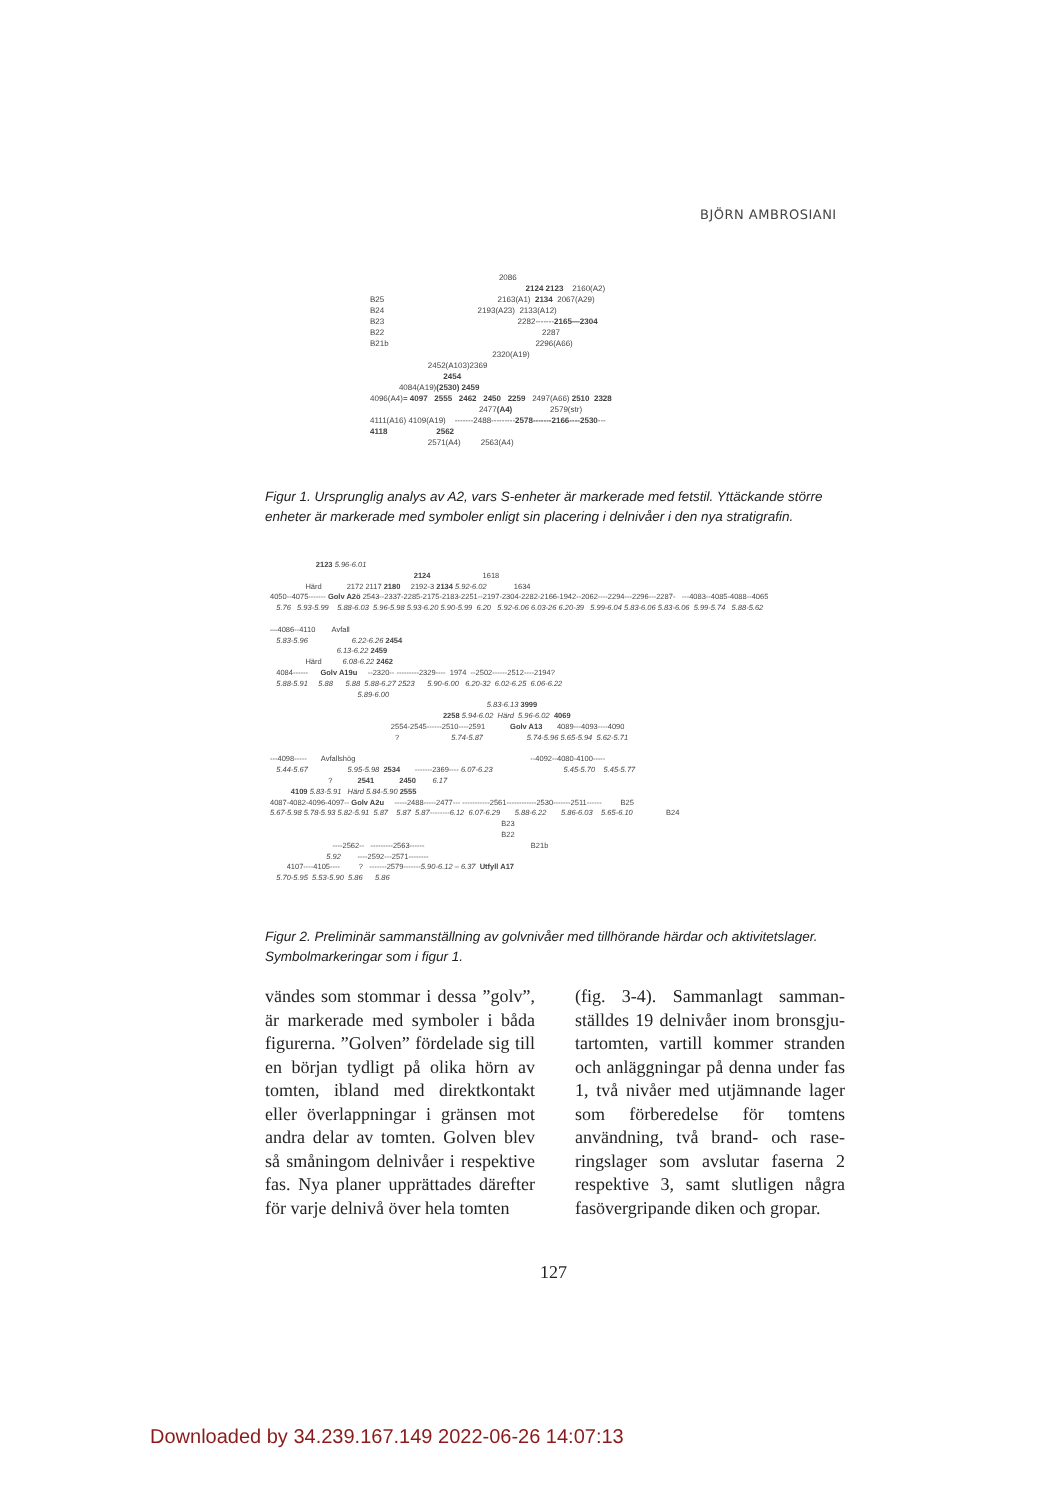BJÖRN AMBROSIANI
2086
2124 2123 2160(A2)
B25 2163(A1) 2134 2067(A29)
B24 2193(A23) 2133(A12)
B23 2282-------2165—2304
B22 2287
B21b 2296(A66)
2320(A19)
2452(A103)2369
2454
4084(A19)(2530) 2459
4096(A4)= 4097 2555 2462 2450 2259 2497(A66) 2510 2328
2477(A4) 2579(str)
4111(A16) 4109(A19) -------2488---------2578-------2166----2530---
4118 2562
2571(A4) 2563(A4)
Figur 1. Ursprunglig analys av A2, vars S-enheter är markerade med fetstil. Yttäckande större enheter är markerade med symboler enligt sin placering i delnivåer i den nya stratigrafin.
2123 5.96-6.01
2124 1618
Härd 2172 2117 2180 2192-3 2134 5.92-6.02 1634
4050--4075------- Golv A2ö 2543--2337-2285-2175-2183-2251--2197-2304-2282-2166-1942--2062----2294---2296---2287- ---4083--4085-4088--4065
5.76 5.93-5.99 5.88-6.03 5.96-5.98 5.93-6.20 5.90-5.99 6.20 5.92-6.06 6.03-26 6.20-39 5.99-6.04 5.83-6.06 5.83-6.06 5.99-5.74 5.88-5.62
—4086--4110 Avfall
5.83-5.96 6.22-6.26 2454
6.13-6.22 2459
Härd 6.08-6.22 2462
4084------ Golv A19u --2320-- ---------2329---- 1974 --2502------2512----2194?
5.88-5.91 5.88 5.88 5.88-6.27 2523 5.90-6.00 6.20-32 6.02-6.25 6.06-6.22
5.89-6.00
5.83-6.13 3999
2258 5.94-6.02 Härd 5.96-6.02 4069
2554-2545------2510----2591 Golv A13 4089---4093----4090
? 5.74-5.87 5.74-5.96 5.65-5.94 5.62-5.71
---4098----- Avfallshög --4092--4080-4100-----
5.44-5.67 5.95-5.98 2534 -------2369---- 6.07-6.23 5.45-5.70 5.45-5.77
? 2541 2450 6.17
4109 5.83-5.91 Härd 5.84-5.90 2555
4087-4082-4096-4097-- Golv A2u -----2488-----2477--- -----------2561------------2530-------2511------ B25
5.67-5.98 5.78-5.93 5.82-5.91 5.87 5.87 5.87--------6.12 6.07-6.29 5.88-6.22 5.86-6.03 5.65-6.10 B24
B23
B22
----2562-- ---------2563------ B21b
5.92 ----2592---2571--------
4107----4105---- ? -------2579-------5.90-6.12 – 6.37 Utfyll A17
5.70-5.95 5.53-5.90 5.86 5.86
Figur 2. Preliminär sammanställning av golvnivåer med tillhörande härdar och aktivitetslager. Symbolmarkeringar som i figur 1.
vändes som stommar i dessa ”golv”, är markerade med symboler i båda figurerna. ”Golven” fördelade sig till en början tydligt på olika hörn av tomten, ibland med direktkontakt eller överlappningar i gränsen mot andra delar av tomten. Golven blev så småningom delnivåer i respektive fas. Nya planer upprättades därefter för varje delnivå över hela tomten
(fig. 3-4). Sammanlagt samman­ställdes 19 delnivåer inom bronsgju­tartomten, vartill kommer stranden och anläggningar på denna under fas 1, två nivåer med utjämnande lager som förberedelse för tomtens användning, två brand- och rase­ringslager som avslutar faserna 2 respektive 3, samt slutligen några fasövergripande diken och gropar.
127
Downloaded by 34.239.167.149 2022-06-26 14:07:13